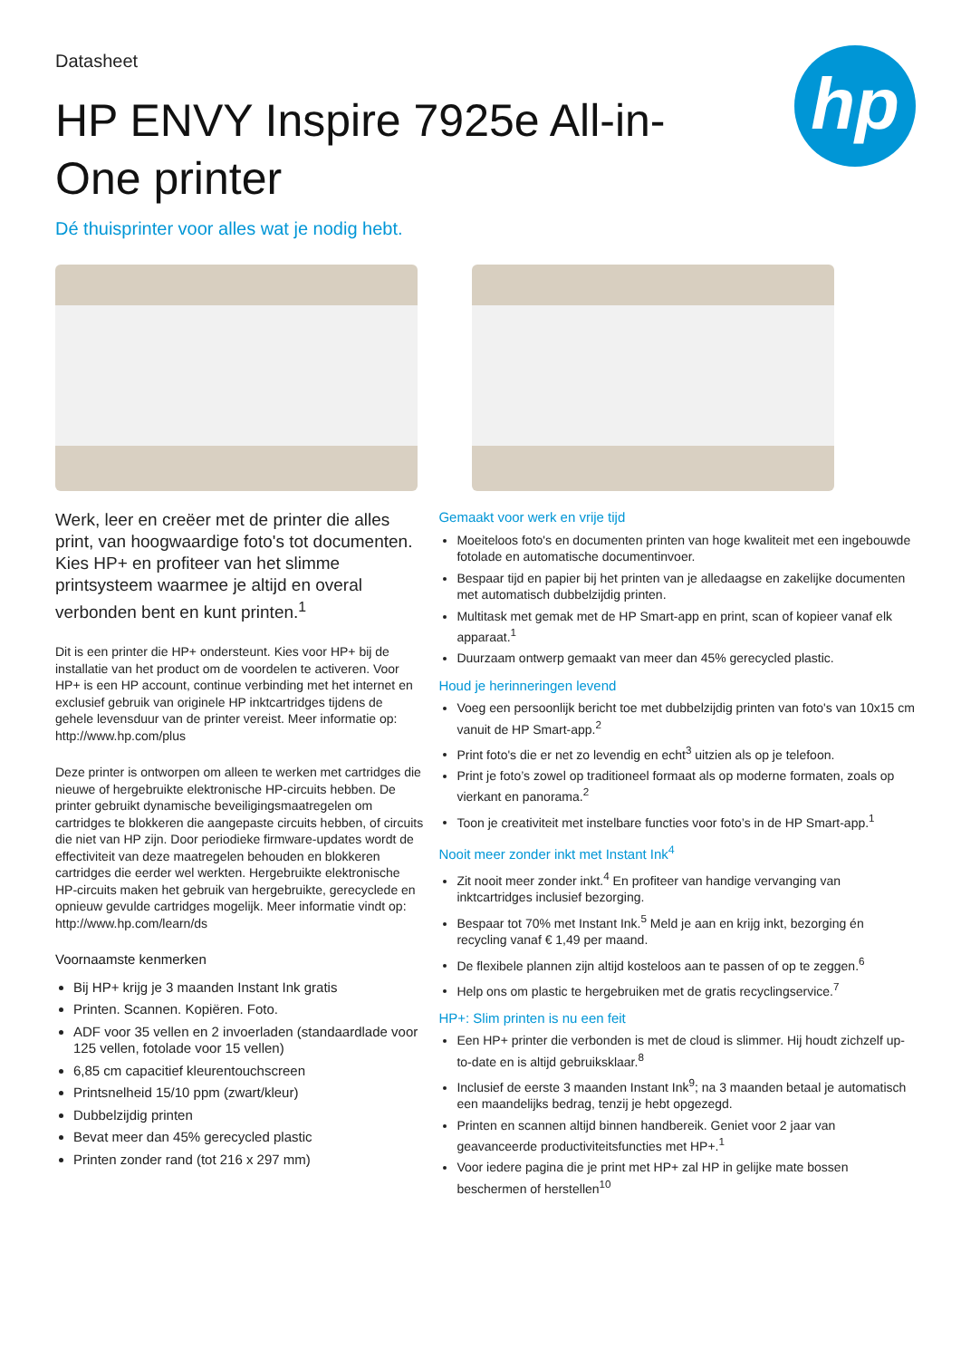hp
Datasheet
HP ENVY Inspire 7925e All-in-One printer
Dé thuisprinter voor alles wat je nodig hebt.
Werk, leer en creëer met de printer die alles print, van hoogwaardige foto's tot documenten. Kies HP+ en profiteer van het slimme printsysteem waarmee je altijd en overal verbonden bent en kunt printen.<sup>1</sup>
Dit is een printer die HP+ ondersteunt. Kies voor HP+ bij de installatie van het product om de voordelen te activeren. Voor HP+ is een HP account, continue verbinding met het internet en exclusief gebruik van originele HP inktcartridges tijdens de gehele levensduur van de printer vereist. Meer informatie op: http://www.hp.com/plus
Deze printer is ontworpen om alleen te werken met cartridges die nieuwe of hergebruikte elektronische HP-circuits hebben. De printer gebruikt dynamische beveiligingsmaatregelen om cartridges te blokkeren die aangepaste circuits hebben, of circuits die niet van HP zijn. Door periodieke firmware-updates wordt de effectiviteit van deze maatregelen behouden en blokkeren cartridges die eerder wel werkten. Hergebruikte elektronische HP-circuits maken het gebruik van hergebruikte, gerecyclede en opnieuw gevulde cartridges mogelijk. Meer informatie vindt op: http://www.hp.com/learn/ds
Voornaamste kenmerken
Bij HP+ krijg je 3 maanden Instant Ink gratis
Printen. Scannen. Kopiëren. Foto.
ADF voor 35 vellen en 2 invoerladen (standaardlade voor 125 vellen, fotolade voor 15 vellen)
6,85 cm capacitief kleurentouchscreen
Printsnelheid 15/10 ppm (zwart/kleur)
Dubbelzijdig printen
Bevat meer dan 45% gerecycled plastic
Printen zonder rand (tot 216 x 297 mm)
Gemaakt voor werk en vrije tijd
Moeiteloos foto's en documenten printen van hoge kwaliteit met een ingebouwde fotolade en automatische documentinvoer.
Bespaar tijd en papier bij het printen van je alledaagse en zakelijke documenten met automatisch dubbelzijdig printen.
Multitask met gemak met de HP Smart-app en print, scan of kopieer vanaf elk apparaat.<sup>1</sup>
Duurzaam ontwerp gemaakt van meer dan 45% gerecycled plastic.
Houd je herinneringen levend
Voeg een persoonlijk bericht toe met dubbelzijdig printen van foto's van 10x15 cm vanuit de HP Smart-app.<sup>2</sup>
Print foto's die er net zo levendig en echt<sup>3</sup> uitzien als op je telefoon.
Print je foto’s zowel op traditioneel formaat als op moderne formaten, zoals op vierkant en panorama.<sup>2</sup>
Toon je creativiteit met instelbare functies voor foto’s in de HP Smart-app.<sup>1</sup>
Nooit meer zonder inkt met Instant Ink<sup>4</sup>
Zit nooit meer zonder inkt.<sup>4</sup> En profiteer van handige vervanging van inktcartridges inclusief bezorging.
Bespaar tot 70% met Instant Ink.<sup>5</sup> Meld je aan en krijg inkt, bezorging én recycling vanaf € 1,49 per maand.
De flexibele plannen zijn altijd kosteloos aan te passen of op te zeggen.<sup>6</sup>
Help ons om plastic te hergebruiken met de gratis recyclingservice.<sup>7</sup>
HP+: Slim printen is nu een feit
Een HP+ printer die verbonden is met de cloud is slimmer. Hij houdt zichzelf up-to-date en is altijd gebruiksklaar.<sup>8</sup>
Inclusief de eerste 3 maanden Instant Ink<sup>9</sup>; na 3 maanden betaal je automatisch een maandelijks bedrag, tenzij je hebt opgezegd.
Printen en scannen altijd binnen handbereik. Geniet voor 2 jaar van geavanceerde productiviteitsfuncties met HP+.<sup>1</sup>
Voor iedere pagina die je print met HP+ zal HP in gelijke mate bossen beschermen of herstellen<sup>10</sup>